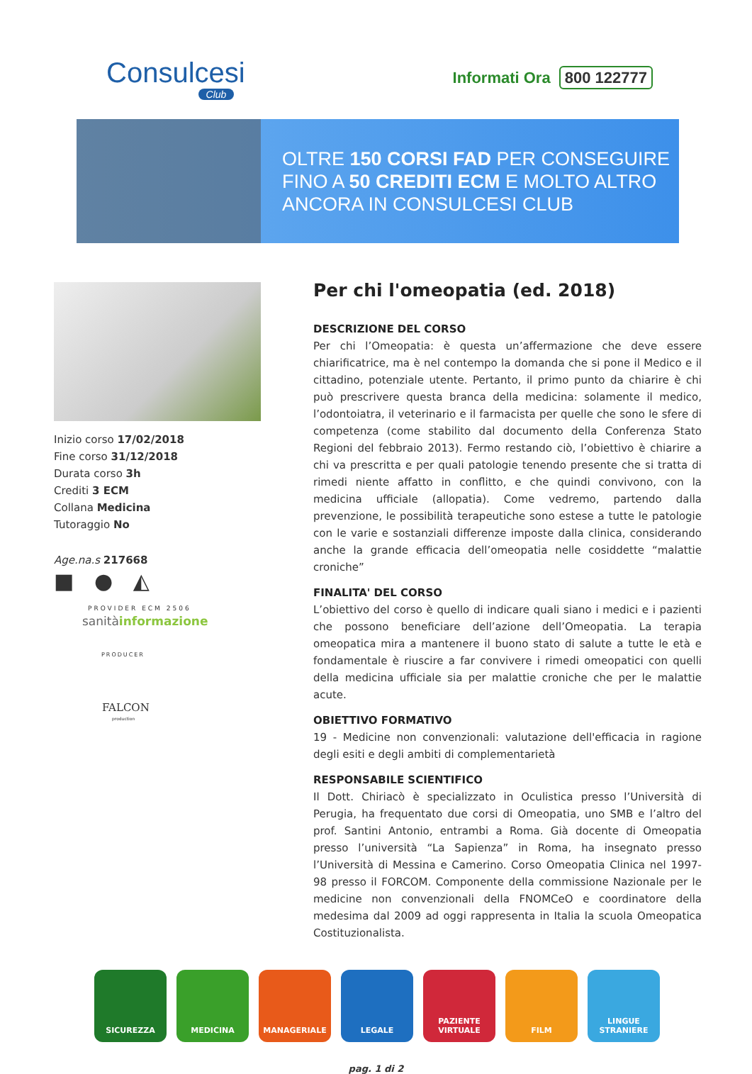Consulcesi
Club
Informati Ora 800 122777
OLTRE 150 CORSI FAD PER CONSEGUIRE
FINO A 50 CREDITI ECM E MOLTO ALTRO
ANCORA IN CONSULCESI CLUB
Inizio corso 17/02/2018
Fine corso 31/12/2018
Durata corso 3h
Crediti 3 ECM
Collana Medicina
Tutoraggio No
Age.na.s 217668
■ ● ◭
PROVIDER ECM 2506
sanitàinformazione
PRODUCER
FALCON
production
Per chi l'omeopatia (ed. 2018)
DESCRIZIONE DEL CORSO
Per chi l’Omeopatia: è questa un’affermazione che deve essere chiarificatrice, ma è nel contempo la domanda che si pone il Medico e il cittadino, potenziale utente. Pertanto, il primo punto da chiarire è chi può prescrivere questa branca della medicina: solamente il medico, l’odontoiatra, il veterinario e il farmacista per quelle che sono le sfere di competenza (come stabilito dal documento della Conferenza Stato Regioni del febbraio 2013). Fermo restando ciò, l’obiettivo è chiarire a chi va prescritta e per quali patologie tenendo presente che si tratta di rimedi niente affatto in conflitto, e che quindi convivono, con la medicina ufficiale (allopatia). Come vedremo, partendo dalla prevenzione, le possibilità terapeutiche sono estese a tutte le patologie con le varie e sostanziali differenze imposte dalla clinica, considerando anche la grande efficacia dell’omeopatia nelle cosiddette “malattie croniche”
FINALITA' DEL CORSO
L’obiettivo del corso è quello di indicare quali siano i medici e i pazienti che possono beneficiare dell’azione dell’Omeopatia. La terapia omeopatica mira a mantenere il buono stato di salute a tutte le età e fondamentale è riuscire a far convivere i rimedi omeopatici con quelli della medicina ufficiale sia per malattie croniche che per le malattie acute.
OBIETTIVO FORMATIVO
19 - Medicine non convenzionali: valutazione dell'efficacia in ragione degli esiti e degli ambiti di complementarietà
RESPONSABILE SCIENTIFICO
Il Dott. Chiriacò è specializzato in Oculistica presso l’Università di Perugia, ha frequentato due corsi di Omeopatia, uno SMB e l’altro del prof. Santini Antonio, entrambi a Roma. Già docente di Omeopatia presso l’università “La Sapienza” in Roma, ha insegnato presso l’Università di Messina e Camerino. Corso Omeopatia Clinica nel 1997-98 presso il FORCOM. Componente della commissione Nazionale per le medicine non convenzionali della FNOMCeO e coordinatore della medesima dal 2009 ad oggi rappresenta in Italia la scuola Omeopatica Costituzionalista.
SICUREZZA MEDICINA MANAGERIALE LEGALE PAZIENTE VIRTUALE
FILM LINGUE STRANIERE
pag. 1 di 2